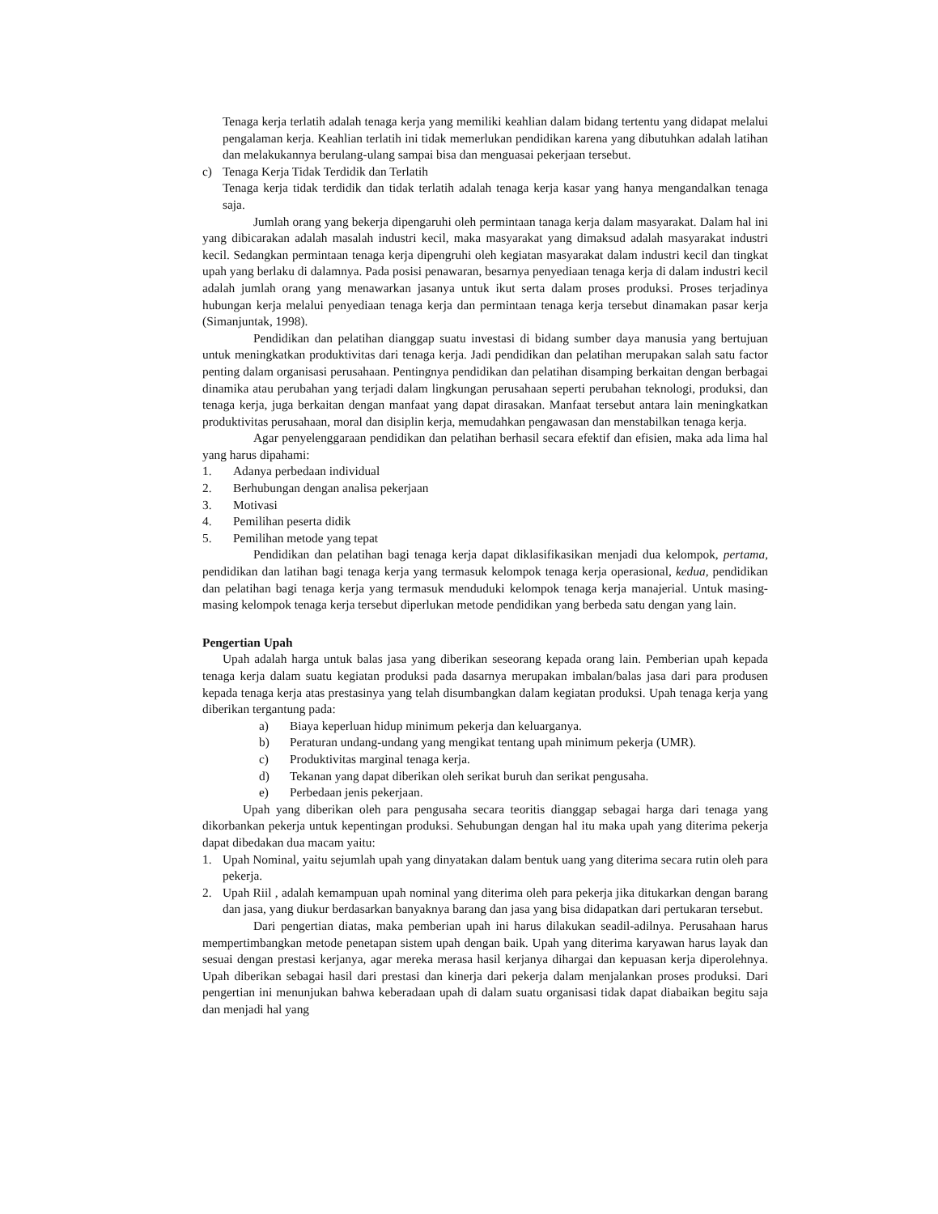Tenaga kerja terlatih adalah tenaga kerja yang memiliki keahlian dalam bidang tertentu yang didapat melalui pengalaman kerja. Keahlian terlatih ini tidak memerlukan pendidikan karena yang dibutuhkan adalah latihan dan melakukannya berulang-ulang sampai bisa dan menguasai pekerjaan tersebut.
c) Tenaga Kerja Tidak Terdidik dan Terlatih
Tenaga kerja tidak terdidik dan tidak terlatih adalah tenaga kerja kasar yang hanya mengandalkan tenaga saja.
Jumlah orang yang bekerja dipengaruhi oleh permintaan tanaga kerja dalam masyarakat. Dalam hal ini yang dibicarakan adalah masalah industri kecil, maka masyarakat yang dimaksud adalah masyarakat industri kecil. Sedangkan permintaan tenaga kerja dipengruhi oleh kegiatan masyarakat dalam industri kecil dan tingkat upah yang berlaku di dalamnya. Pada posisi penawaran, besarnya penyediaan tenaga kerja di dalam industri kecil adalah jumlah orang yang menawarkan jasanya untuk ikut serta dalam proses produksi. Proses terjadinya hubungan kerja melalui penyediaan tenaga kerja dan permintaan tenaga kerja tersebut dinamakan pasar kerja (Simanjuntak, 1998).
Pendidikan dan pelatihan dianggap suatu investasi di bidang sumber daya manusia yang bertujuan untuk meningkatkan produktivitas dari tenaga kerja. Jadi pendidikan dan pelatihan merupakan salah satu factor penting dalam organisasi perusahaan. Pentingnya pendidikan dan pelatihan disamping berkaitan dengan berbagai dinamika atau perubahan yang terjadi dalam lingkungan perusahaan seperti perubahan teknologi, produksi, dan tenaga kerja, juga berkaitan dengan manfaat yang dapat dirasakan. Manfaat tersebut antara lain meningkatkan produktivitas perusahaan, moral dan disiplin kerja, memudahkan pengawasan dan menstabilkan tenaga kerja.
Agar penyelenggaraan pendidikan dan pelatihan berhasil secara efektif dan efisien, maka ada lima hal yang harus dipahami:
1. Adanya perbedaan individual
2. Berhubungan dengan analisa pekerjaan
3. Motivasi
4. Pemilihan peserta didik
5. Pemilihan metode yang tepat
Pendidikan dan pelatihan bagi tenaga kerja dapat diklasifikasikan menjadi dua kelompok, pertama, pendidikan dan latihan bagi tenaga kerja yang termasuk kelompok tenaga kerja operasional, kedua, pendidikan dan pelatihan bagi tenaga kerja yang termasuk menduduki kelompok tenaga kerja manajerial. Untuk masing-masing kelompok tenaga kerja tersebut diperlukan metode pendidikan yang berbeda satu dengan yang lain.
Pengertian Upah
Upah adalah harga untuk balas jasa yang diberikan seseorang kepada orang lain. Pemberian upah kepada tenaga kerja dalam suatu kegiatan produksi pada dasarnya merupakan imbalan/balas jasa dari para produsen kepada tenaga kerja atas prestasinya yang telah disumbangkan dalam kegiatan produksi. Upah tenaga kerja yang diberikan tergantung pada:
a) Biaya keperluan hidup minimum pekerja dan keluarganya.
b) Peraturan undang-undang yang mengikat tentang upah minimum pekerja (UMR).
c) Produktivitas marginal tenaga kerja.
d) Tekanan yang dapat diberikan oleh serikat buruh dan serikat pengusaha.
e) Perbedaan jenis pekerjaan.
Upah yang diberikan oleh para pengusaha secara teoritis dianggap sebagai harga dari tenaga yang dikorbankan pekerja untuk kepentingan produksi. Sehubungan dengan hal itu maka upah yang diterima pekerja dapat dibedakan dua macam yaitu:
1. Upah Nominal, yaitu sejumlah upah yang dinyatakan dalam bentuk uang yang diterima secara rutin oleh para pekerja.
2. Upah Riil , adalah kemampuan upah nominal yang diterima oleh para pekerja jika ditukarkan dengan barang dan jasa, yang diukur berdasarkan banyaknya barang dan jasa yang bisa didapatkan dari pertukaran tersebut.
Dari pengertian diatas, maka pemberian upah ini harus dilakukan seadil-adilnya. Perusahaan harus mempertimbangkan metode penetapan sistem upah dengan baik. Upah yang diterima karyawan harus layak dan sesuai dengan prestasi kerjanya, agar mereka merasa hasil kerjanya dihargai dan kepuasan kerja diperolehnya. Upah diberikan sebagai hasil dari prestasi dan kinerja dari pekerja dalam menjalankan proses produksi. Dari pengertian ini menunjukan bahwa keberadaan upah di dalam suatu organisasi tidak dapat diabaikan begitu saja dan menjadi hal yang